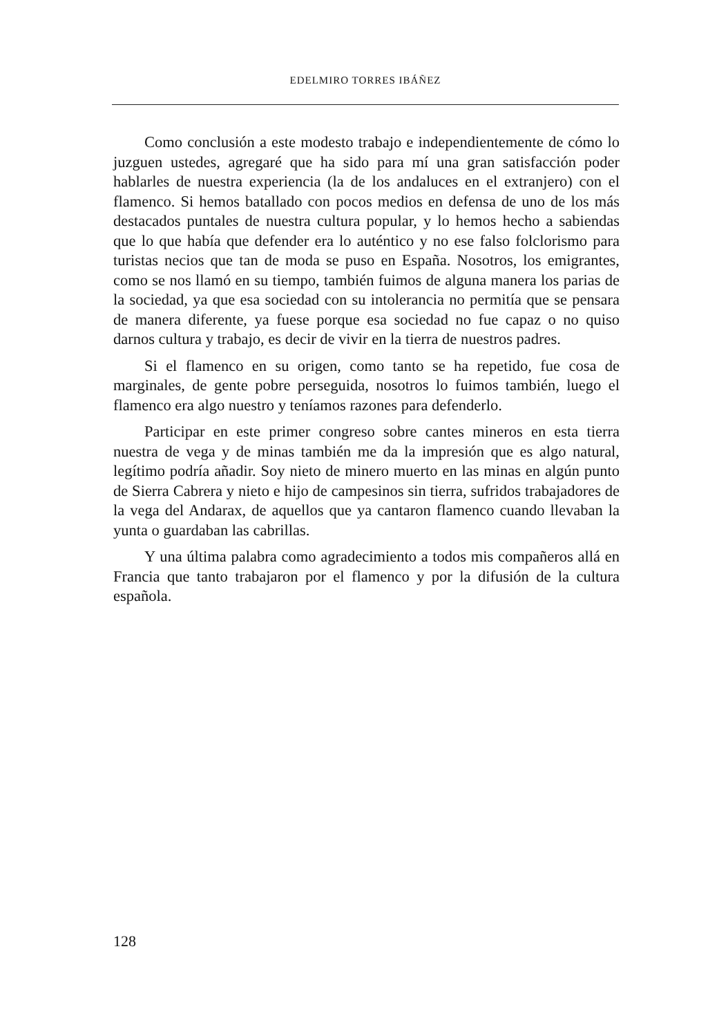EDELMIRO TORRES IBÁÑEZ
Como conclusión a este modesto trabajo e independientemente de cómo lo juzguen ustedes, agregaré que ha sido para mí una gran satisfacción poder hablarles de nuestra experiencia (la de los andaluces en el extranjero) con el flamenco. Si hemos batallado con pocos medios en defensa de uno de los más destacados puntales de nuestra cultura popular, y lo hemos hecho a sabiendas que lo que había que defender era lo auténtico y no ese falso folclorismo para turistas necios que tan de moda se puso en España. Nosotros, los emigrantes, como se nos llamó en su tiempo, también fuimos de alguna manera los parias de la sociedad, ya que esa sociedad con su intolerancia no permitía que se pensara de manera diferente, ya fuese porque esa sociedad no fue capaz o no quiso darnos cultura y trabajo, es decir de vivir en la tierra de nuestros padres.
Si el flamenco en su origen, como tanto se ha repetido, fue cosa de marginales, de gente pobre perseguida, nosotros lo fuimos también, luego el flamenco era algo nuestro y teníamos razones para defenderlo.
Participar en este primer congreso sobre cantes mineros en esta tierra nuestra de vega y de minas también me da la impresión que es algo natural, legítimo podría añadir. Soy nieto de minero muerto en las minas en algún punto de Sierra Cabrera y nieto e hijo de campesinos sin tierra, sufridos trabajadores de la vega del Andarax, de aquellos que ya cantaron flamenco cuando llevaban la yunta o guardaban las cabrillas.
Y una última palabra como agradecimiento a todos mis compañeros allá en Francia que tanto trabajaron por el flamenco y por la difusión de la cultura española.
128